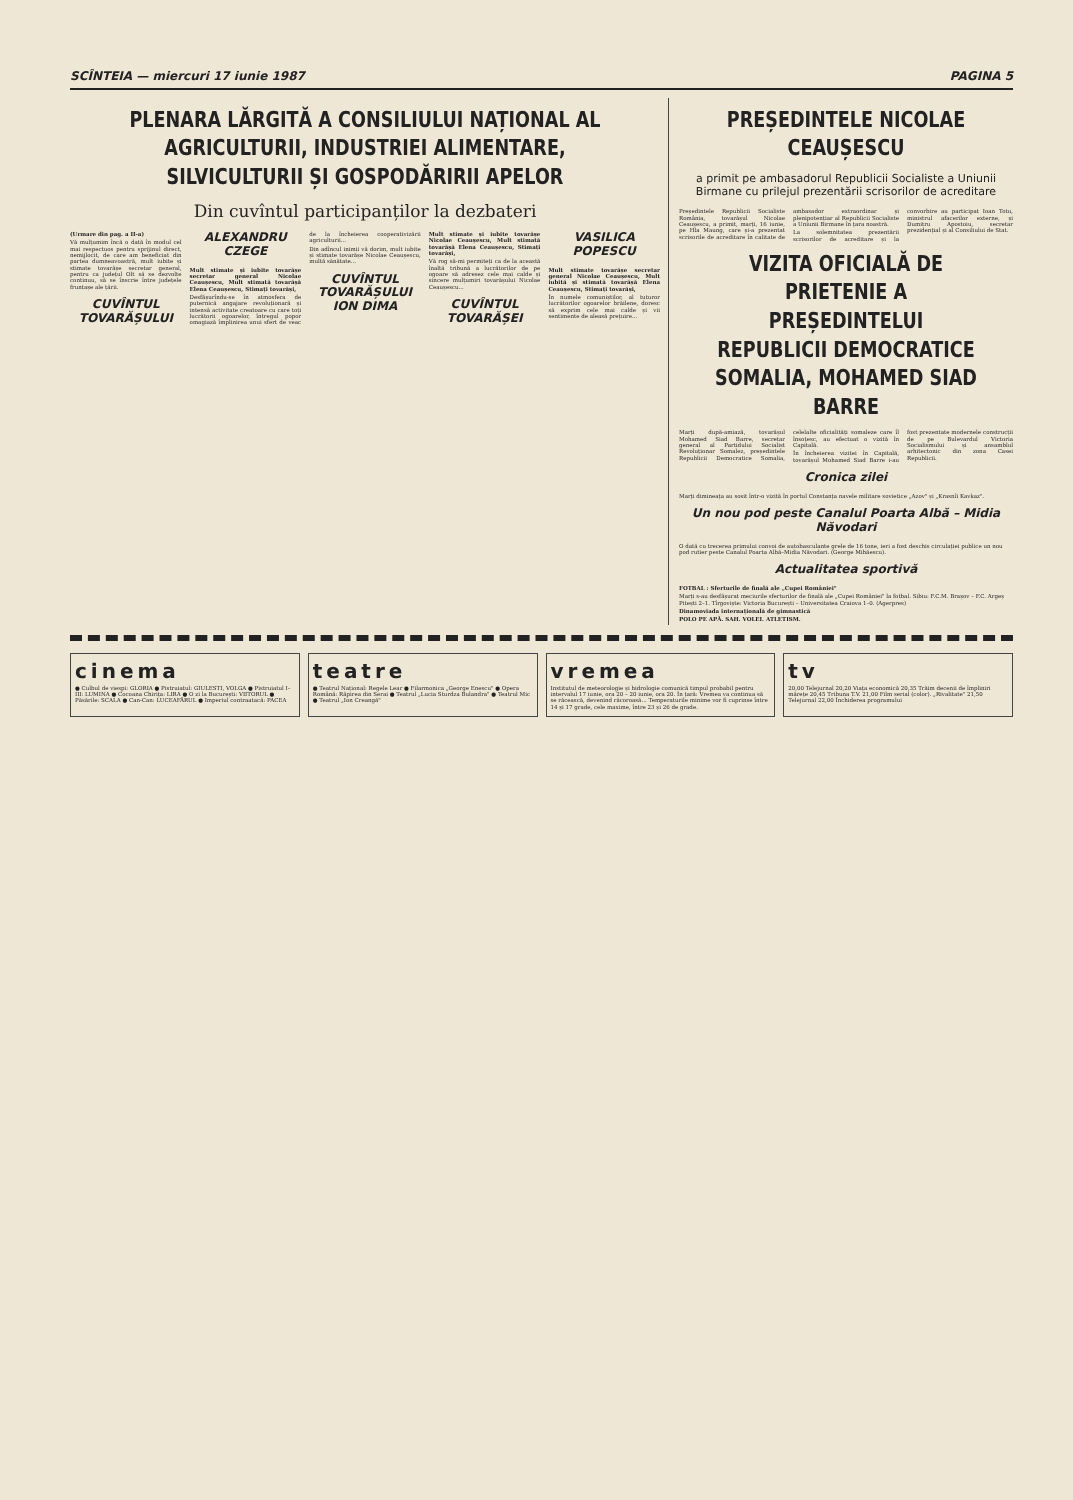SCÎNTEIA — miercuri 17 iunie 1987 PAGINA 5
PLENARA LĂRGITĂ A CONSILIULUI NAȚIONAL AL AGRICULTURII, INDUSTRIEI ALIMENTARE, SILVICULTURII ȘI GOSPODĂRIRII APELOR
Din cuvîntul participanților la dezbateri
(Urmare din pag. a II-a)
Vă mulțumim încă o dată în modul cel mai respectuos pentru sprijinul direct, nemijlocit, de care am beneficiat din partea dumneavoastră, mult iubite și stimate tovarășe secretar general, pentru ca județul Olt să se dezvolte continuu, să se înscrie între județele fruntașe ale țării.
CUVÎNTUL TOVARĂȘULUI ALEXANDRU CZEGE
Mult stimate și iubite tovarășe secretar general Nicolae Ceaușescu, Mult stimată tovarășă Elena Ceaușescu, Stimați tovarăși,
Desfășurîndu-se în atmosfera de puternică angajare revoluționară și intensă activitate creatoare cu care toți lucrătorii ogoarelor, întregul popor omagiază împlinirea unui sfert de veac de la încheierea cooperativizării agriculturii...
Din adîncul inimii vă dorim, mult iubite și stimate tovarășe Nicolae Ceaușescu, multă sănătate...
CUVÎNTUL TOVARĂȘULUI ION DIMA
Mult stimate și iubite tovarășe Nicolae Ceaușescu, Mult stimată tovarășă Elena Ceaușescu, Stimați tovarăși,
Vă rog să-mi permiteți ca de la această înaltă tribună a lucrătorilor de pe ogoare să adresez cele mai calde și sincere mulțumiri tovarășului Nicolae Ceaușescu...
CUVÎNTUL TOVARĂȘEI VASILICA POPESCU
Mult stimate tovarășe secretar general Nicolae Ceaușescu, Mult iubită și stimată tovarășă Elena Ceaușescu, Stimați tovarăși,
În numele comuniștilor, al tuturor lucrătorilor ogoarelor brăilene, doresc să exprim cele mai calde și vii sentimente de aleasă prețuire...
PREȘEDINTELE NICOLAE CEAUȘESCU
a primit pe ambasadorul Republicii Socialiste a Uniunii Birmane cu prilejul prezentării scrisorilor de acreditare
Președintele Republicii Socialiste România, tovarășul Nicolae Ceaușescu, a primit, marți, 16 iunie, pe Hla Maung, care și-a prezentat scrisorile de acreditare în calitate de ambasador extraordinar și plenipotențiar al Republicii Socialiste a Uniunii Birmane în țara noastră.
La solemnitatea prezentării scrisorilor de acreditare și la convorbire au participat Ioan Totu, ministrul afacerilor externe, și Dumitru Apostoiu, secretar prezidențial și al Consiliului de Stat.
VIZITA OFICIALĂ DE PRIETENIE A PREȘEDINTELUI REPUBLICII DEMOCRATICE SOMALIA, MOHAMED SIAD BARRE
Marți după-amiază, tovarășul Mohamed Siad Barre, secretar general al Partidului Socialist Revoluționar Somalez, președintele Republicii Democratice Somalia, celelalte oficialități somaleze care îl însoțesc, au efectuat o vizită în Capitală.
În încheierea vizitei în Capitală, tovarășul Mohamed Siad Barre i-au fost prezentate modernele construcții de pe Bulevardul Victoria Socialismului și ansamblul arhitectonic din zona Casei Republicii.
Cronica zilei
Marți dimineața au sosit într-o vizită în portul Constanța navele militare sovietice „Azov" și „Krasnîi Kavkaz".
Un nou pod peste Canalul Poarta Albă – Midia Năvodari
O dată cu trecerea primului convoi de autobasculante grele de 16 tone, ieri a fost deschis circulației publice un nou pod rutier peste Canalul Poarta Albă–Midia Năvodari. (George Mihăescu).
Actualitatea sportivă
FOTBAL : Sferturile de finală ale „Cupei României"
Marți s-au desfășurat meciurile sferturilor de finală ale „Cupei României" la fotbal. Sibiu: F.C.M. Brașov – F.C. Argeș Pitești 2–1. Tîrgoviște: Victoria București – Universitatea Craiova 1–0. (Agerpres)
Dinamoviada internațională de gimnastică
POLO PE APĂ. SAH. VOLEI. ATLETISM.
cinema
● Culbul de viespi: GLORIA ● Pistruiatul: GIULESTI, VOLGA ● Pistruiatul I–III: LUMINA ● Cocoana Chirița: LIRA ● O zi la București: VIITORUL ● Păsările: SCALA ● Can-Can: LUCEAFĂRUL ● Imperiul contraatacă: PACEA
teatre
● Teatrul Național: Regele Lear ● Filarmonica „George Enescu" ● Opera Română: Răpirea din Serai ● Teatrul „Lucia Sturdza Bulandra" ● Teatrul Mic ● Teatrul „Ion Creangă"
vremea
Institutul de meteorologie și hidrologie comunică timpul probabil pentru intervalul 17 iunie, ora 20 – 20 iunie, ora 20. În țară: Vremea va continua să se răcească, devenind răcoroasă... Temperaturile minime vor fi cuprinse între 14 și 17 grade, cele maxime, între 23 și 26 de grade.
tv
20,00 Telejurnal 20,20 Viața economică 20,35 Trăim decenii de împliniri mărețe 20,45 Tribuna T.V. 21,00 Film serial (color). „Rivalitate" 21,50 Telejurnal 22,00 Închiderea programului